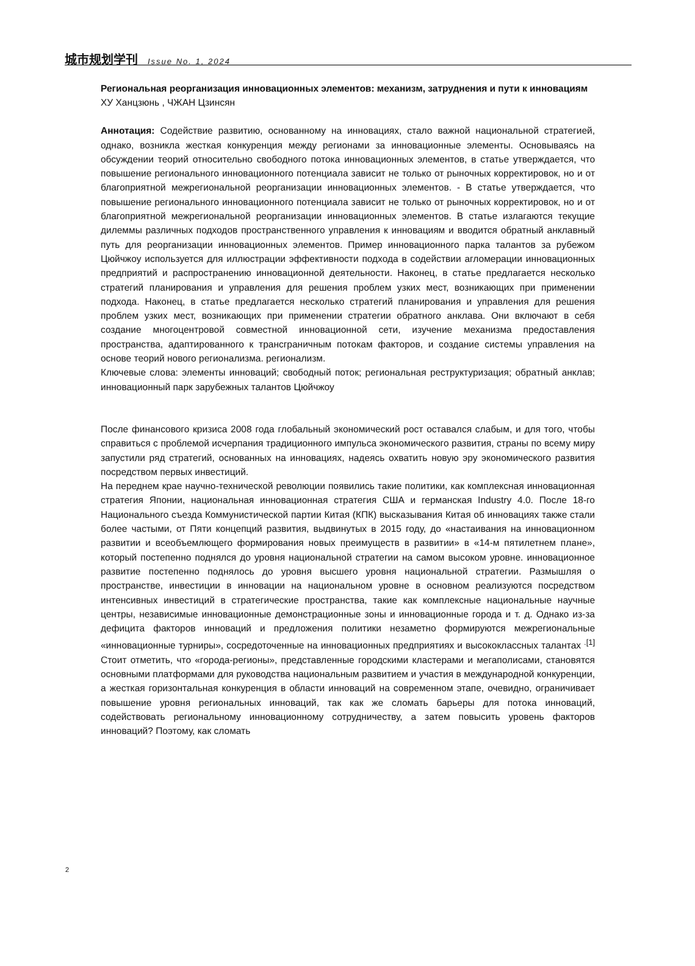城市规划学刊 Issue No. 1, 2024
Региональная реорганизация инновационных элементов: механизм, затруднения и пути к инновациям
ХУ Ханцзюнь , ЧЖАН Цзинсян
Аннотация: Содействие развитию, основанному на инновациях, стало важной национальной стратегией, однако, возникла жесткая конкуренция между регионами за инновационные элементы. Основываясь на обсуждении теорий относительно свободного потока инновационных элементов, в статье утверждается, что повышение регионального инновационного потенциала зависит не только от рыночных корректировок, но и от благоприятной межрегиональной реорганизации инновационных элементов. - В статье утверждается, что повышение регионального инновационного потенциала зависит не только от рыночных корректировок, но и от благоприятной межрегиональной реорганизации инновационных элементов. В статье излагаются текущие дилеммы различных подходов пространственного управления к инновациям и вводится обратный анклавный путь для реорганизации инновационных элементов. Пример инновационного парка талантов за рубежом Цюйчжоу используется для иллюстрации эффективности подхода в содействии агломерации инновационных предприятий и распространению инновационной деятельности. Наконец, в статье предлагается несколько стратегий планирования и управления для решения проблем узких мест, возникающих при применении подхода. Наконец, в статье предлагается несколько стратегий планирования и управления для решения проблем узких мест, возникающих при применении стратегии обратного анклава. Они включают в себя создание многоцентровой совместной инновационной сети, изучение механизма предоставления пространства, адаптированного к трансграничным потокам факторов, и создание системы управления на основе теорий нового регионализма. регионализм.
Ключевые слова: элементы инноваций; свободный поток; региональная реструктуризация; обратный анклав; инновационный парк зарубежных талантов Цюйчжоу
После финансового кризиса 2008 года глобальный экономический рост оставался слабым, и для того, чтобы справиться с проблемой исчерпания традиционного импульса экономического развития, страны по всему миру запустили ряд стратегий, основанных на инновациях, надеясь охватить новую эру экономического развития посредством первых инвестиций.
На переднем крае научно-технической революции появились такие политики, как комплексная инновационная стратегия Японии, национальная инновационная стратегия США и германская Industry 4.0. После 18-го Национального съезда Коммунистической партии Китая (КПК) высказывания Китая об инновациях также стали более частыми, от Пяти концепций развития, выдвинутых в 2015 году, до «настаивания на инновационном развитии и всеобъемлющего формирования новых преимуществ в развитии» в «14-м пятилетнем плане», который постепенно поднялся до уровня национальной стратегии на самом высоком уровне. инновационное развитие постепенно поднялось до уровня высшего уровня национальной стратегии. Размышляя о пространстве, инвестиции в инновации на национальном уровне в основном реализуются посредством интенсивных инвестиций в стратегические пространства, такие как комплексные национальные научные центры, независимые инновационные демонстрационные зоны и инновационные города и т. д. Однако из-за дефицита факторов инноваций и предложения политики незаметно формируются межрегиональные «инновационные турниры», сосредоточенные на инновационных предприятиях и высококлассных талантах <sup>.[1]</sup> Стоит отметить, что «города-регионы», представленные городскими кластерами и мегаполисами, становятся основными платформами для руководства национальным развитием и участия в международной конкуренции, а жесткая горизонтальная конкуренция в области инноваций на современном этапе, очевидно, ограничивает повышение уровня региональных инноваций, так как же сломать барьеры для потока инноваций, содействовать региональному инновационному сотрудничеству, а затем повысить уровень факторов инноваций? Поэтому, как сломать
2